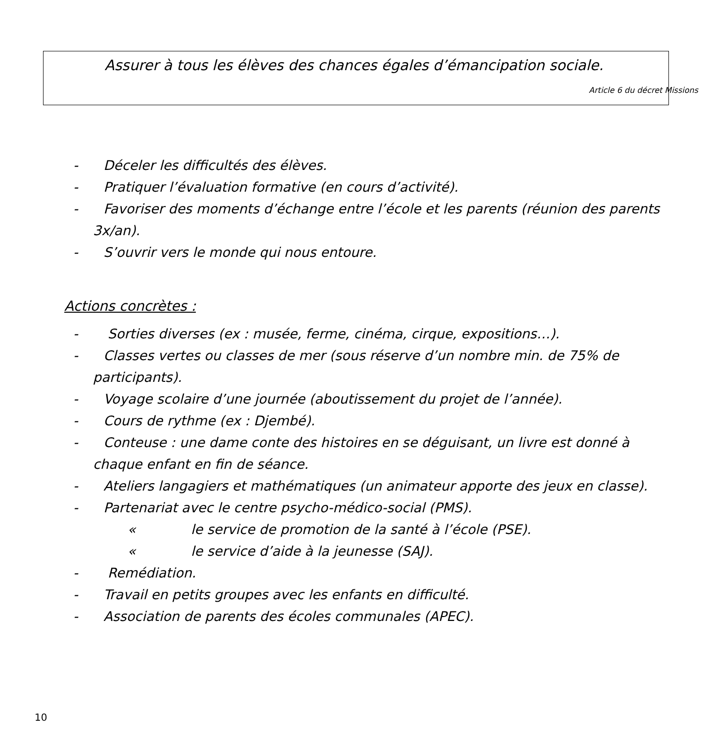Assurer à tous les élèves des chances égales d’émancipation sociale.
Article 6 du décret Missions
- Déceler les difficultés des élèves.
- Pratiquer l’évaluation formative (en cours d’activité).
- Favoriser des moments d’échange entre l’école et les parents (réunion des parents 3x/an).
- S’ouvrir vers le monde qui nous entoure.
Actions concrètes :
- Sorties diverses (ex : musée, ferme, cinéma, cirque, expositions…).
- Classes vertes ou classes de mer (sous réserve d’un nombre min. de 75% de participants).
- Voyage scolaire d’une journée (aboutissement du projet de l’année).
- Cours de rythme (ex : Djembé).
- Conteuse : une dame conte des histoires en se déguisant, un livre est donné à chaque enfant en fin de séance.
- Ateliers langagiers et mathématiques (un animateur apporte des jeux en classe).
- Partenariat avec le centre psycho-médico-social (PMS).
« le service de promotion de la santé à l’école (PSE).
« le service d’aide à la jeunesse (SAJ).
- Remédiation.
- Travail en petits groupes avec les enfants en difficulté.
- Association de parents des écoles communales (APEC).
10